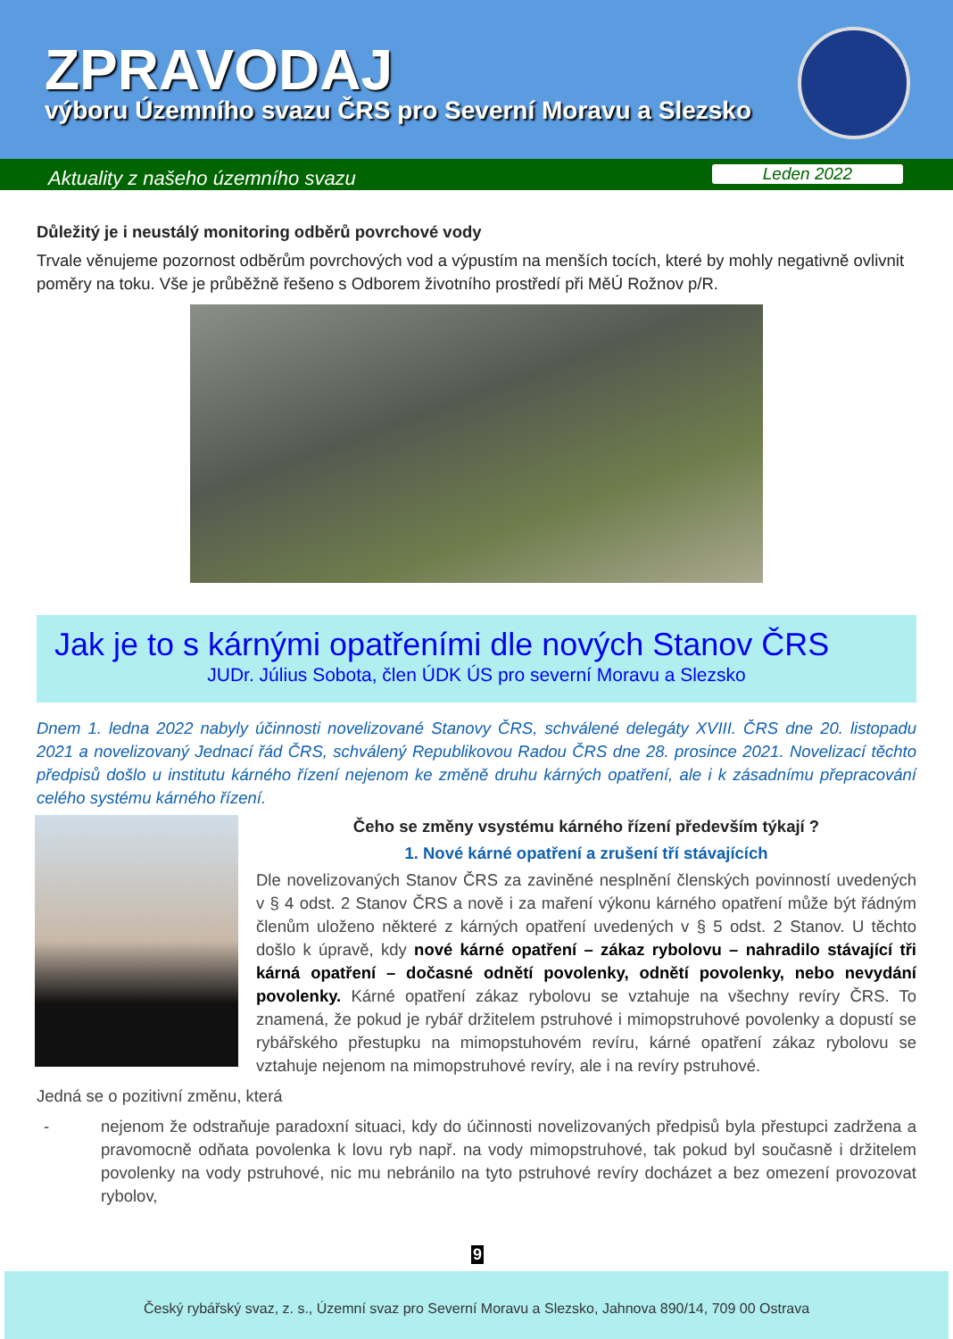ZPRAVODAJ
výboru Územního svazu ČRS pro Severní Moravu a Slezsko
Aktuality z našeho územního svazu
Leden 2022
Důležitý je i neustálý monitoring odběrů povrchové vody
Trvale věnujeme pozornost odběrům povrchových vod a výpustím na menších tocích, které by mohly negativně ovlivnit poměry na toku. Vše je průběžně řešeno s Odborem životního prostředí při MěÚ Rožnov p/R.
Jak je to s kárnými opatřeními dle nových Stanov ČRS
JUDr. Július Sobota, člen ÚDK ÚS pro severní Moravu a Slezsko
Dnem 1. ledna 2022 nabyly účinnosti novelizované Stanovy ČRS, schválené delegáty XVIII. ČRS dne 20. listopadu 2021 a novelizovaný Jednací řád ČRS, schválený Republikovou Radou ČRS dne 28. prosince 2021. Novelizací těchto předpisů došlo u institutu kárného řízení nejenom ke změně druhu kárných opatření, ale i k zásadnímu přepracování celého systému kárného řízení.
Čeho se změny vsystému kárného řízení především týkají ?
1. Nové kárné opatření a zrušení tří stávajících
Dle novelizovaných Stanov ČRS za zaviněné nesplnění členských povinností uvedených v § 4 odst. 2 Stanov ČRS a nově i za maření výkonu kárného opatření může být řádným členům uloženo některé z kárných opatření uvedených v § 5 odst. 2 Stanov. U těchto došlo k úpravě, kdy nové kárné opatření – zákaz rybolovu – nahradilo stávající tři kárná opatření – dočasné odnětí povolenky, odnětí povolenky, nebo nevydání povolenky. Kárné opatření zákaz rybolovu se vztahuje na všechny revíry ČRS. To znamená, že pokud je rybář držitelem pstruhové i mimopstruhové povolenky a dopustí se rybářského přestupku na mimopstuhovém revíru, kárné opatření zákaz rybolovu se vztahuje nejenom na mimopstruhové revíry, ale i na revíry pstruhové.
Jedná se o pozitivní změnu, která
- nejenom že odstraňuje paradoxní situaci, kdy do účinnosti novelizovaných předpisů byla přestupci zadržena a pravomocně odňata povolenka k lovu ryb např. na vody mimopstruhové, tak pokud byl současně i držitelem povolenky na vody pstruhové, nic mu nebránilo na tyto pstruhové revíry docházet a bez omezení provozovat rybolov,
9
Český rybářský svaz, z. s., Územní svaz pro Severní Moravu a Slezsko, Jahnova 890/14, 709 00 Ostrava